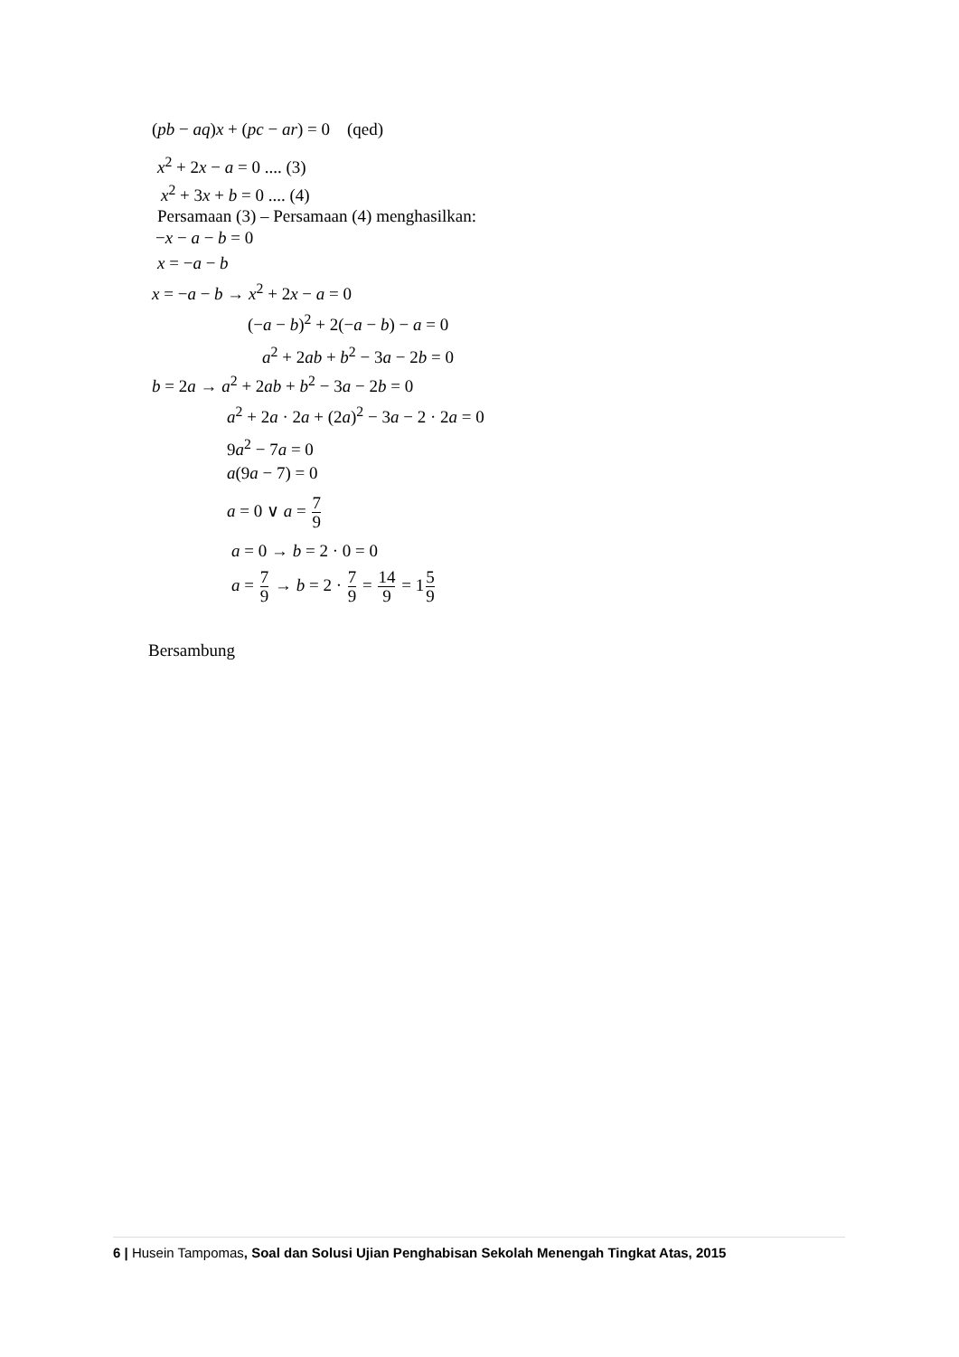(pb − aq)x + (pc − ar) = 0 (qed)
x<sup>2</sup> + 2x − a = 0 .... (3)
x<sup>2</sup> + 3x + b = 0 .... (4)
Persamaan (3) – Persamaan (4) menghasilkan:
−x − a − b = 0
x = −a − b
x = −a − b → x<sup>2</sup> + 2x − a = 0
(−a − b)<sup>2</sup> + 2(−a − b) − a = 0
a<sup>2</sup> + 2ab + b<sup>2</sup> − 3a − 2b = 0
b = 2a → a<sup>2</sup> + 2ab + b<sup>2</sup> − 3a − 2b = 0
a<sup>2</sup> + 2a · 2a + (2a)<sup>2</sup> − 3a − 2 · 2a = 0
9a<sup>2</sup> − 7a = 0
a(9a − 7) = 0
a = 0 ∨ a = 7 9
a = 0 → b = 2 · 0 = 0
a = 7 9 → b = 2 · 7 9 = 14 9 = 15 9
Bersambung
6 | Husein Tampomas, Soal dan Solusi Ujian Penghabisan Sekolah Menengah Tingkat Atas, 2015